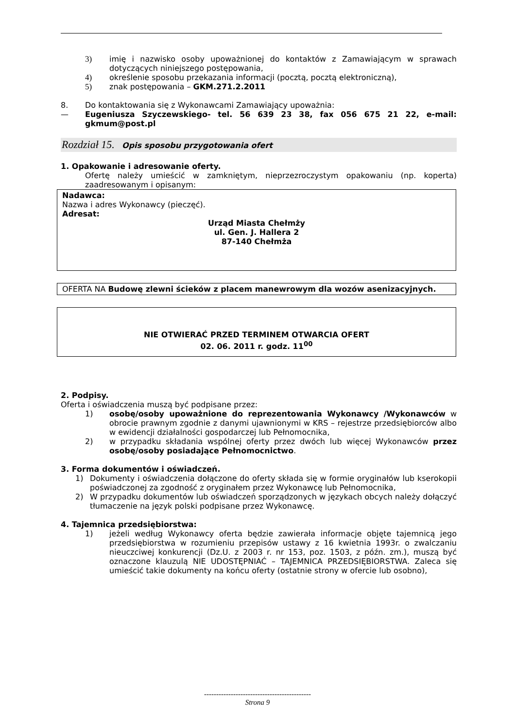3) imię i nazwisko osoby upoważnionej do kontaktów z Zamawiającym w sprawach dotyczących niniejszego postępowania,
4) określenie sposobu przekazania informacji (pocztą, pocztą elektroniczną),
5) znak postępowania – GKM.271.2.2011
8. Do kontaktowania się z Wykonawcami Zamawiający upoważnia:
— Eugeniusza Szyczewskiego- tel. 56 639 23 38, fax 056 675 21 22, e-mail: gkmum@post.pl
Rozdział 15. Opis sposobu przygotowania ofert
1. Opakowanie i adresowanie oferty.
Ofertę należy umieścić w zamkniętym, nieprzezroczystym opakowaniu (np. koperta) zaadresowanym i opisanym:
Nadawca:
Nazwa i adres Wykonawcy (pieczęć).
Adresat:
Urząd Miasta Chełmży
ul. Gen. J. Hallera 2
87-140 Chełmża
OFERTA NA Budowę zlewni ścieków z placem manewrowym dla wozów asenizacyjnych.
NIE OTWIERAĆ PRZED TERMINEM OTWARCIA OFERT
02. 06. 2011 r. godz. 11<sup>00</sup>
2. Podpisy.
Oferta i oświadczenia muszą być podpisane przez:
1) osobę/osoby upoważnione do reprezentowania Wykonawcy /Wykonawców w obrocie prawnym zgodnie z danymi ujawnionymi w KRS – rejestrze przedsiębiorców albo w ewidencji działalności gospodarczej lub Pełnomocnika,
2) w przypadku składania wspólnej oferty przez dwóch lub więcej Wykonawców przez osobę/osoby posiadające Pełnomocnictwo.
3. Forma dokumentów i oświadczeń.
1) Dokumenty i oświadczenia dołączone do oferty składa się w formie oryginałów lub kserokopii poświadczonej za zgodność z oryginałem przez Wykonawcę lub Pełnomocnika,
2) W przypadku dokumentów lub oświadczeń sporządzonych w językach obcych należy dołączyć tłumaczenie na język polski podpisane przez Wykonawcę.
4. Tajemnica przedsiębiorstwa:
1) jeżeli według Wykonawcy oferta będzie zawierała informacje objęte tajemnicą jego przedsiębiorstwa w rozumieniu przepisów ustawy z 16 kwietnia 1993r. o zwalczaniu nieuczciwej konkurencji (Dz.U. z 2003 r. nr 153, poz. 1503, z późn. zm.), muszą być oznaczone klauzulą NIE UDOSTĘPNIAĆ – TAJEMNICA PRZEDSIĘBIORSTWA. Zaleca się umieścić takie dokumenty na końcu oferty (ostatnie strony w ofercie lub osobno),
--------------------------------------------
Strona 9